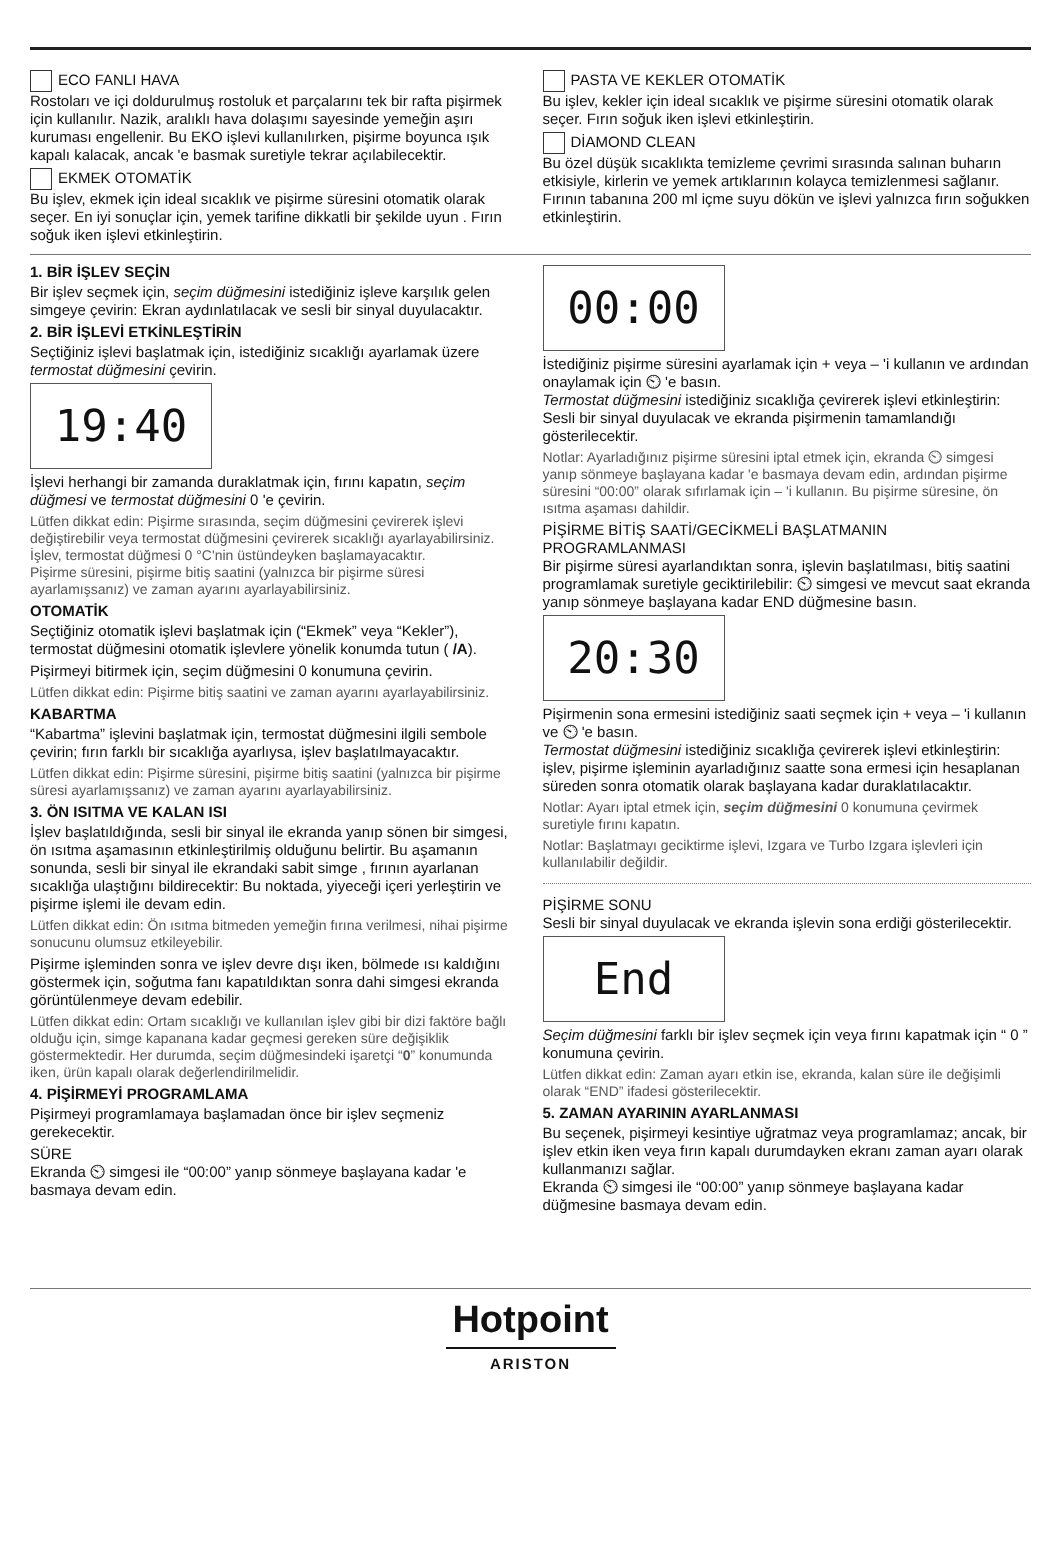ECO FANLI HAVA
Rostoları ve içi doldurulmuş rostoluk et parçalarını tek bir rafta pişirmek için kullanılır. Nazik, aralıklı hava dolaşımı sayesinde yemeğin aşırı kuruması engellenir. Bu EKO işlevi kullanılırken, pişirme boyunca ışık kapalı kalacak, ancak 'e basmak suretiyle tekrar açılabilecektir.
EKMEK OTOMATİK
Bu işlev, ekmek için ideal sıcaklık ve pişirme süresini otomatik olarak seçer. En iyi sonuçlar için, yemek tarifine dikkatli bir şekilde uyun . Fırın soğuk iken işlevi etkinleştirin.
PASTA VE KEKLER OTOMATİK
Bu işlev, kekler için ideal sıcaklık ve pişirme süresini otomatik olarak seçer. Fırın soğuk iken işlevi etkinleştirin.
DİAMOND CLEAN
Bu özel düşük sıcaklıkta temizleme çevrimi sırasında salınan buharın etkisiyle, kirlerin ve yemek artıklarının kolayca temizlenmesi sağlanır. Fırının tabanına 200 ml içme suyu dökün ve işlevi yalnızca fırın soğukken etkinleştirin.
1. BİR İŞLEV SEÇİN
Bir işlev seçmek için, seçim düğmesini istediğiniz işleve karşılık gelen simgeye çevirin: Ekran aydınlatılacak ve sesli bir sinyal duyulacaktır.
2. BİR İŞLEVİ ETKİNLEŞTİRİN
Seçtiğiniz işlevi başlatmak için, istediğiniz sıcaklığı ayarlamak üzere termostat düğmesini çevirin.
19:40
İşlevi herhangi bir zamanda duraklatmak için, fırını kapatın, seçim düğmesi ve termostat düğmesini 0 'e çevirin.
Lütfen dikkat edin: Pişirme sırasında, seçim düğmesini çevirerek işlevi değiştirebilir veya termostat düğmesini çevirerek sıcaklığı ayarlayabilirsiniz.
İşlev, termostat düğmesi 0 °C'nin üstündeyken başlamayacaktır.
Pişirme süresini, pişirme bitiş saatini (yalnızca bir pişirme süresi ayarlamışsanız) ve zaman ayarını ayarlayabilirsiniz.
OTOMATİK
Seçtiğiniz otomatik işlevi başlatmak için (“Ekmek” veya “Kekler”), termostat düğmesini otomatik işlevlere yönelik konumda tutun ( /A).
Pişirmeyi bitirmek için, seçim düğmesini 0 konumuna çevirin.
Lütfen dikkat edin: Pişirme bitiş saatini ve zaman ayarını ayarlayabilirsiniz.
KABARTMA
“Kabartma” işlevini başlatmak için, termostat düğmesini ilgili sembole çevirin; fırın farklı bir sıcaklığa ayarlıysa, işlev başlatılmayacaktır.
Lütfen dikkat edin: Pişirme süresini, pişirme bitiş saatini (yalnızca bir pişirme süresi ayarlamışsanız) ve zaman ayarını ayarlayabilirsiniz.
3. ÖN ISITMA VE KALAN ISI
İşlev başlatıldığında, sesli bir sinyal ile ekranda yanıp sönen bir simgesi, ön ısıtma aşamasının etkinleştirilmiş olduğunu belirtir. Bu aşamanın sonunda, sesli bir sinyal ile ekrandaki sabit simge , fırının ayarlanan sıcaklığa ulaştığını bildirecektir: Bu noktada, yiyeceği içeri yerleştirin ve pişirme işlemi ile devam edin.
Lütfen dikkat edin: Ön ısıtma bitmeden yemeğin fırına verilmesi, nihai pişirme sonucunu olumsuz etkileyebilir.
Pişirme işleminden sonra ve işlev devre dışı iken, bölmede ısı kaldığını göstermek için, soğutma fanı kapatıldıktan sonra dahi simgesi ekranda görüntülenmeye devam edebilir.
Lütfen dikkat edin: Ortam sıcaklığı ve kullanılan işlev gibi bir dizi faktöre bağlı olduğu için, simge kapanana kadar geçmesi gereken süre değişiklik göstermektedir. Her durumda, seçim düğmesindeki işaretçi “0” konumunda iken, ürün kapalı olarak değerlendirilmelidir.
4. PİŞİRMEYİ PROGRAMLAMA
Pişirmeyi programlamaya başlamadan önce bir işlev seçmeniz gerekecektir.
SÜRE
Ekranda ⏲ simgesi ile “00:00” yanıp sönmeye başlayana kadar 'e basmaya devam edin.
00:00
İstediğiniz pişirme süresini ayarlamak için + veya – 'i kullanın ve ardından onaylamak için ⏲ 'e basın.
Termostat düğmesini istediğiniz sıcaklığa çevirerek işlevi etkinleştirin: Sesli bir sinyal duyulacak ve ekranda pişirmenin tamamlandığı gösterilecektir.
Notlar: Ayarladığınız pişirme süresini iptal etmek için, ekranda ⏲ simgesi yanıp sönmeye başlayana kadar 'e basmaya devam edin, ardından pişirme süresini “00:00” olarak sıfırlamak için – 'i kullanın. Bu pişirme süresine, ön ısıtma aşaması dahildir.
PİŞİRME BİTİŞ SAATİ/GECİKMELİ BAŞLATMANIN PROGRAMLANMASI
Bir pişirme süresi ayarlandıktan sonra, işlevin başlatılması, bitiş saatini programlamak suretiyle geciktirilebilir: ⏲ simgesi ve mevcut saat ekranda yanıp sönmeye başlayana kadar END düğmesine basın.
20:30
Pişirmenin sona ermesini istediğiniz saati seçmek için + veya – 'i kullanın ve ⏲ 'e basın.
Termostat düğmesini istediğiniz sıcaklığa çevirerek işlevi etkinleştirin: işlev, pişirme işleminin ayarladığınız saatte sona ermesi için hesaplanan süreden sonra otomatik olarak başlayana kadar duraklatılacaktır.
Notlar: Ayarı iptal etmek için, seçim düğmesini 0 konumuna çevirmek suretiyle fırını kapatın.
Notlar: Başlatmayı geciktirme işlevi, Izgara ve Turbo Izgara işlevleri için kullanılabilir değildir.
PİŞİRME SONU
Sesli bir sinyal duyulacak ve ekranda işlevin sona erdiği gösterilecektir.
End
Seçim düğmesini farklı bir işlev seçmek için veya fırını kapatmak için “ 0 ” konumuna çevirin.
Lütfen dikkat edin: Zaman ayarı etkin ise, ekranda, kalan süre ile değişimli olarak “END” ifadesi gösterilecektir.
5. ZAMAN AYARININ AYARLANMASI
Bu seçenek, pişirmeyi kesintiye uğratmaz veya programlamaz; ancak, bir işlev etkin iken veya fırın kapalı durumdayken ekranı zaman ayarı olarak kullanmanızı sağlar.
Ekranda ⏲ simgesi ile “00:00” yanıp sönmeye başlayana kadar düğmesine basmaya devam edin.
Hotpoint
ARISTON